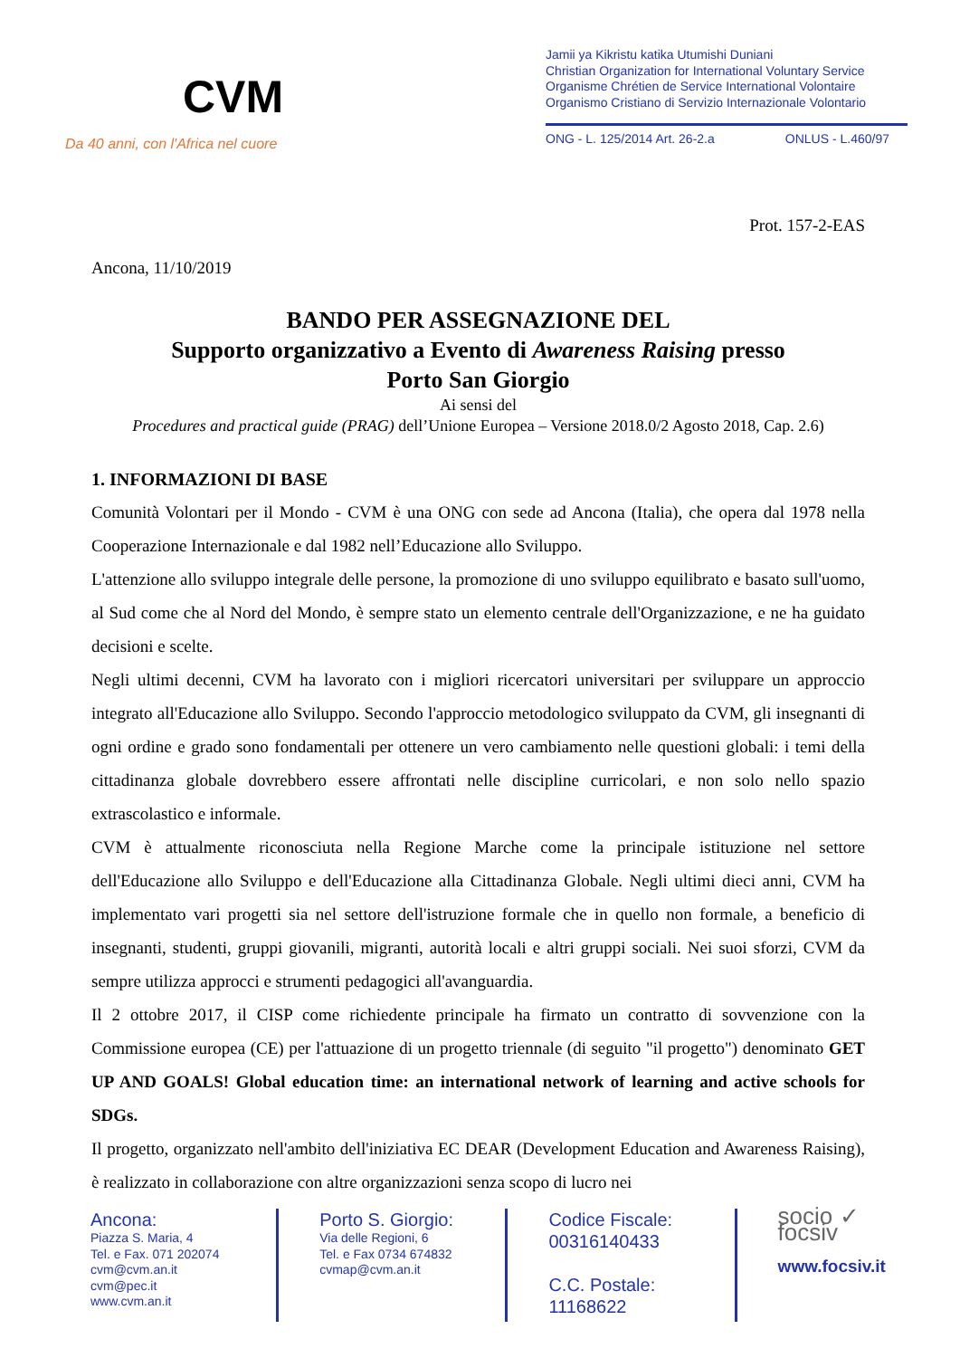CVM
Da 40 anni, con l'Africa nel cuore
Jamii ya Kikristu katika Utumishi Duniani
Christian Organization for International Voluntary Service
Organisme Chrétien de Service International Volontaire
Organismo Cristiano di Servizio Internazionale Volontario
ONG - L. 125/2014 Art. 26-2.a ONLUS - L.460/97
Prot. 157-2-EAS
Ancona, 11/10/2019
BANDO PER ASSEGNAZIONE DEL
Supporto organizzativo a Evento di Awareness Raising presso
Porto San Giorgio
Ai sensi del
Procedures and practical guide (PRAG) dell’Unione Europea – Versione 2018.0/2 Agosto 2018, Cap. 2.6)
1. INFORMAZIONI DI BASE
Comunità Volontari per il Mondo - CVM è una ONG con sede ad Ancona (Italia), che opera dal 1978 nella Cooperazione Internazionale e dal 1982 nell’Educazione allo Sviluppo.
L'attenzione allo sviluppo integrale delle persone, la promozione di uno sviluppo equilibrato e basato sull'uomo, al Sud come che al Nord del Mondo, è sempre stato un elemento centrale dell'Organizzazione, e ne ha guidato decisioni e scelte.
Negli ultimi decenni, CVM ha lavorato con i migliori ricercatori universitari per sviluppare un approccio integrato all'Educazione allo Sviluppo. Secondo l'approccio metodologico sviluppato da CVM, gli insegnanti di ogni ordine e grado sono fondamentali per ottenere un vero cambiamento nelle questioni globali: i temi della cittadinanza globale dovrebbero essere affrontati nelle discipline curricolari, e non solo nello spazio extrascolastico e informale.
CVM è attualmente riconosciuta nella Regione Marche come la principale istituzione nel settore dell'Educazione allo Sviluppo e dell'Educazione alla Cittadinanza Globale. Negli ultimi dieci anni, CVM ha implementato vari progetti sia nel settore dell'istruzione formale che in quello non formale, a beneficio di insegnanti, studenti, gruppi giovanili, migranti, autorità locali e altri gruppi sociali. Nei suoi sforzi, CVM da sempre utilizza approcci e strumenti pedagogici all'avanguardia.
Il 2 ottobre 2017, il CISP come richiedente principale ha firmato un contratto di sovvenzione con la Commissione europea (CE) per l'attuazione di un progetto triennale (di seguito "il progetto") denominato GET UP AND GOALS! Global education time: an international network of learning and active schools for SDGs.
Il progetto, organizzato nell'ambito dell'iniziativa EC DEAR (Development Education and Awareness Raising), è realizzato in collaborazione con altre organizzazioni senza scopo di lucro nei
Ancona:
Piazza S. Maria, 4
Tel. e Fax. 071 202074
cvm@cvm.an.it
cvm@pec.it
www.cvm.an.it
Porto S. Giorgio:
Via delle Regioni, 6
Tel. e Fax 0734 674832
cvmap@cvm.an.it
Codice Fiscale:
00316140433
C.C. Postale:
11168622
socio ✓ focsiv
www.focsiv.it